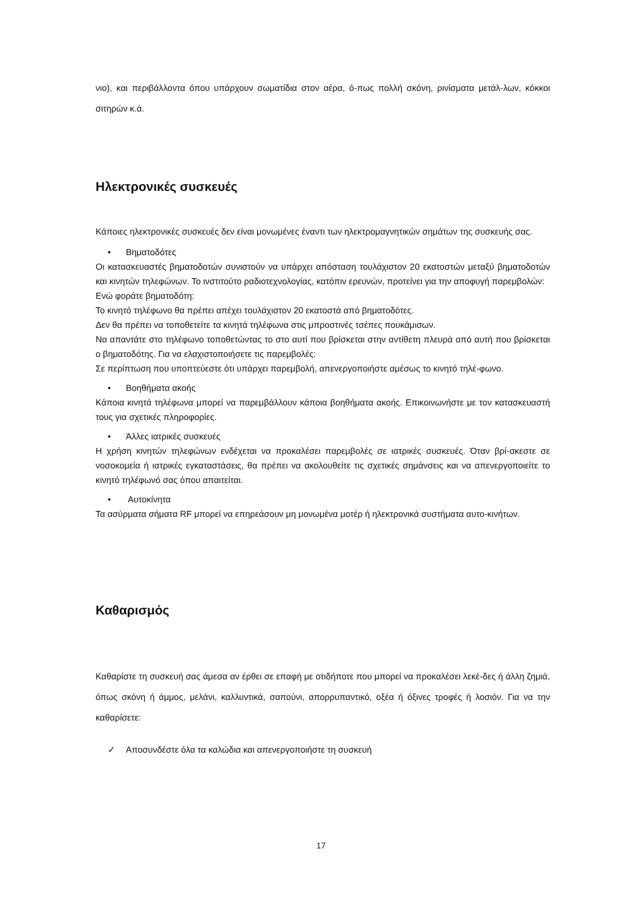νιο), και περιβάλλοντα όπου υπάρχουν σωματίδια στον αέρα, ό-πως πολλή σκόνη, ρινίσματα μετάλ-λων, κόκκοι σιτηρών κ.ά.
Ηλεκτρονικές συσκευές
Κάποιες ηλεκτρονικές συσκευές δεν είναι μονωμένες έναντι των ηλεκτρομαγνητικών σημάτων της συσκευής σας.
• Βηματοδότες
Οι κατασκευαστές βηματοδοτών συνιστούν να υπάρχει απόσταση τουλάχιστον 20 εκατοστών μεταξύ βηματοδοτών και κινητών τηλεφώνων. Το ινστιτούτο ραδιοτεχνολογίας, κατόπιν ερευνών, προτείνει για την αποφυγή παρεμβολών:
Ενώ φοράτε βηματοδότη:
Το κινητό τηλέφωνο θα πρέπει απέχει τουλάχιστον 20 εκατοστά από βηματοδότες.
Δεν θα πρέπει να τοποθετείτε τα κινητά τηλέφωνα στις μπροστινές τσέπες πουκάμισων.
Να απαντάτε στο τηλέφωνο τοποθετώντας το στο αυτί που βρίσκεται στην αντίθετη πλευρά από αυτή που βρίσκεται ο βηματοδότης. Για να ελαχιστοποιήσετε τις παρεμβολές:
Σε περίπτωση που υποπτεύεστε ότι υπάρχει παρεμβολή, απενεργοποιήστε αμέσως το κινητό τηλέ-φωνο.
• Βοηθήματα ακοής
Κάποια κινητά τηλέφωνα μπορεί να παρεμβάλλουν κάποια βοηθήματα ακοής. Επικοινωνήστε με τον κατασκευαστή τους για σχετικές πληροφορίες.
• Άλλες ιατρικές συσκευές
Η χρήση κινητών τηλεφώνων ενδέχεται να προκαλέσει παρεμβολές σε ιατρικές συσκευές. Όταν βρί-σκεστε σε νοσοκομεία ή ιατρικές εγκαταστάσεις, θα πρέπει να ακολουθείτε τις σχετικές σημάνσεις και να απενεργοποιείτε το κινητό τηλέφωνό σας όπου απαιτείται.
• Αυτοκίνητα
Τα ασύρματα σήματα RF μπορεί να επηρεάσουν μη μονωμένα μοτέρ ή ηλεκτρονικά συστήματα αυτο-κινήτων.
Καθαρισμός
Καθαρίστε τη συσκευή σας άμεσα αν έρθει σε επαφή με οτιδήποτε που μπορεί να προκαλέσει λεκέ-δες ή άλλη ζημιά, όπως σκόνη ή άμμος, μελάνι, καλλυντικά, σαπούνι, απορρυπαντικό, οξέα ή όξινες τροφές ή λοσιόν. Για να την καθαρίσετε:
✓ Αποσυνδέστε όλα τα καλώδια και απενεργοποιήστε τη συσκευή
17